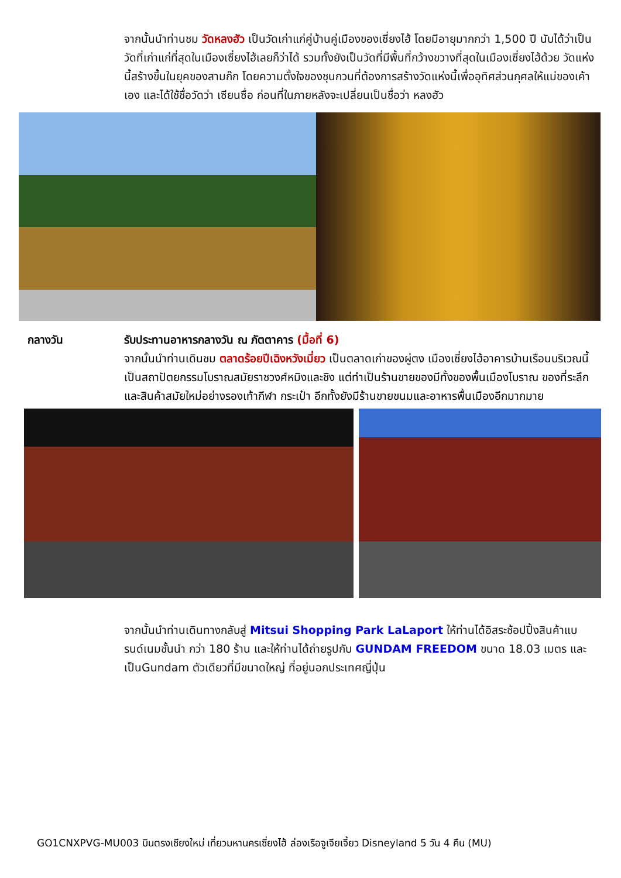จากนั้นนำท่านชม วัดหลงฮัว เป็นวัดเก่าแก่คู่บ้านคู่เมืองของเซี่ยงไฮ้ โดยมีอายุมากกว่า 1,500 ปี นับได้ว่าเป็นวัดที่เก่าแก่ที่สุดในเมืองเซี่ยงไฮ้เลยก็ว่าได้ รวมทั้งยังเป็นวัดที่มีพื้นที่กว้างขวางที่สุดในเมืองเซี่ยงไฮ้ด้วย วัดแห่งนี้สร้างขึ้นในยุคของสามก๊ก โดยความตั้งใจของชุนกวนที่ต้องการสร้างวัดแห่งนี้เพื่ออุทิศส่วนกุศลให้แม่ของเค้าเอง และได้ใช้ชื่อวัดว่า เซียนซื่อ ก่อนที่ในภายหลังจะเปลี่ยนเป็นชื่อว่า หลงฮัว
กลางวัน รับประทานอาหารกลางวัน ณ ภัตตาคาร (มื้อที่ 6)
จากนั้นนำท่านเดินชม ตลาดร้อยปีเฉิงหวังเมี่ยว เป็นตลาดเก่าของผู่ตง เมืองเซี่ยงไฮ้อาคารบ้านเรือนบริเวณนี้เป็นสถาปัตยกรรมโบราณสมัยราชวงศ์หมิงและชิง แต่ทำเป็นร้านขายของมีทั้งของพื้นเมืองโบราณ ของที่ระลึก และสินค้าสมัยใหม่อย่างรองเท้ากีฬา กระเป๋า อีกทั้งยังมีร้านขายขนมและอาหารพื้นเมืองอีกมากมาย
จากนั้นนำท่านเดินทางกลับสู่ Mitsui Shopping Park LaLaport ให้ท่านได้อิสระช้อปปิ้งสินค้าแบรนด์เนมชั้นนำ กว่า 180 ร้าน และให้ท่านได้ถ่ายรูปกับ GUNDAM FREEDOM ขนาด 18.03 เมตร และเป็นGundam ตัวเดียวที่มีขนาดใหญ่ ที่อยู่นอกประเทศญี่ปุ่น
GO1CNXPVG-MU003 บินตรงเชียงใหม่ เที่ยวมหานครเซี่ยงไฮ้ ล่องเรือจูเจียเจี้ยว Disneyland 5 วัน 4 คืน (MU)